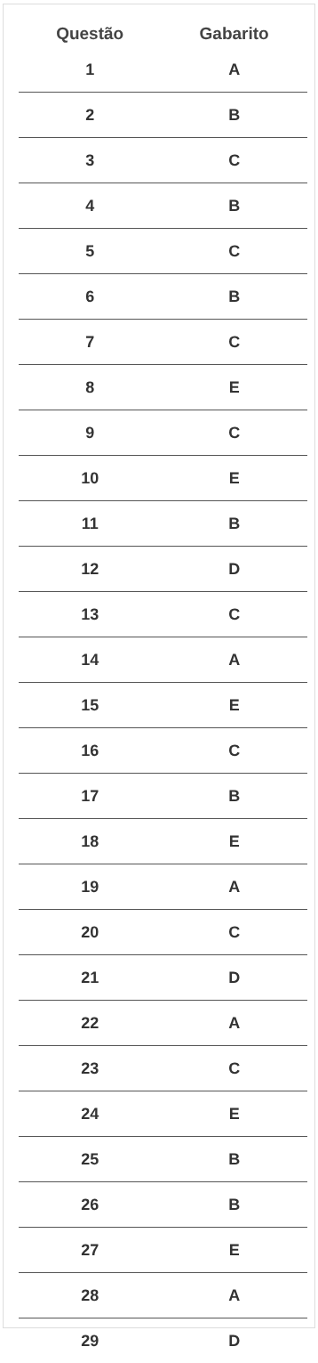| Questão | Gabarito |
| --- | --- |
| 1 | A |
| 2 | B |
| 3 | C |
| 4 | B |
| 5 | C |
| 6 | B |
| 7 | C |
| 8 | E |
| 9 | C |
| 10 | E |
| 11 | B |
| 12 | D |
| 13 | C |
| 14 | A |
| 15 | E |
| 16 | C |
| 17 | B |
| 18 | E |
| 19 | A |
| 20 | C |
| 21 | D |
| 22 | A |
| 23 | C |
| 24 | E |
| 25 | B |
| 26 | B |
| 27 | E |
| 28 | A |
| 29 | D |